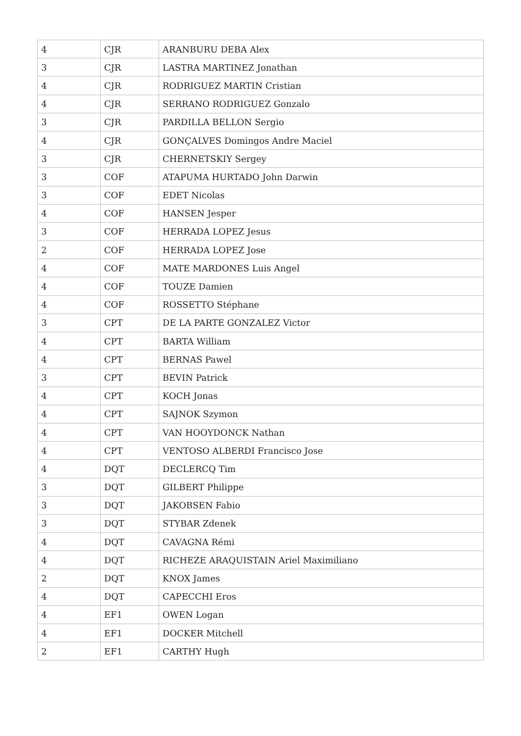| 4 | CJR | ARANBURU DEBA Alex |
| 3 | CJR | LASTRA MARTINEZ Jonathan |
| 4 | CJR | RODRIGUEZ MARTIN Cristian |
| 4 | CJR | SERRANO RODRIGUEZ Gonzalo |
| 3 | CJR | PARDILLA BELLON Sergio |
| 4 | CJR | GONÇALVES Domingos Andre Maciel |
| 3 | CJR | CHERNETSKIY Sergey |
| 3 | COF | ATAPUMA HURTADO John Darwin |
| 3 | COF | EDET Nicolas |
| 4 | COF | HANSEN Jesper |
| 3 | COF | HERRADA LOPEZ Jesus |
| 2 | COF | HERRADA LOPEZ Jose |
| 4 | COF | MATE MARDONES Luis Angel |
| 4 | COF | TOUZE Damien |
| 4 | COF | ROSSETTO Stéphane |
| 3 | CPT | DE LA PARTE GONZALEZ Victor |
| 4 | CPT | BARTA William |
| 4 | CPT | BERNAS Pawel |
| 3 | CPT | BEVIN Patrick |
| 4 | CPT | KOCH Jonas |
| 4 | CPT | SAJNOK Szymon |
| 4 | CPT | VAN HOOYDONCK Nathan |
| 4 | CPT | VENTOSO ALBERDI Francisco Jose |
| 4 | DQT | DECLERCQ Tim |
| 3 | DQT | GILBERT Philippe |
| 3 | DQT | JAKOBSEN Fabio |
| 3 | DQT | STYBAR Zdenek |
| 4 | DQT | CAVAGNA Rémi |
| 4 | DQT | RICHEZE ARAQUISTAIN Ariel Maximiliano |
| 2 | DQT | KNOX James |
| 4 | DQT | CAPECCHI Eros |
| 4 | EF1 | OWEN Logan |
| 4 | EF1 | DOCKER Mitchell |
| 2 | EF1 | CARTHY Hugh |